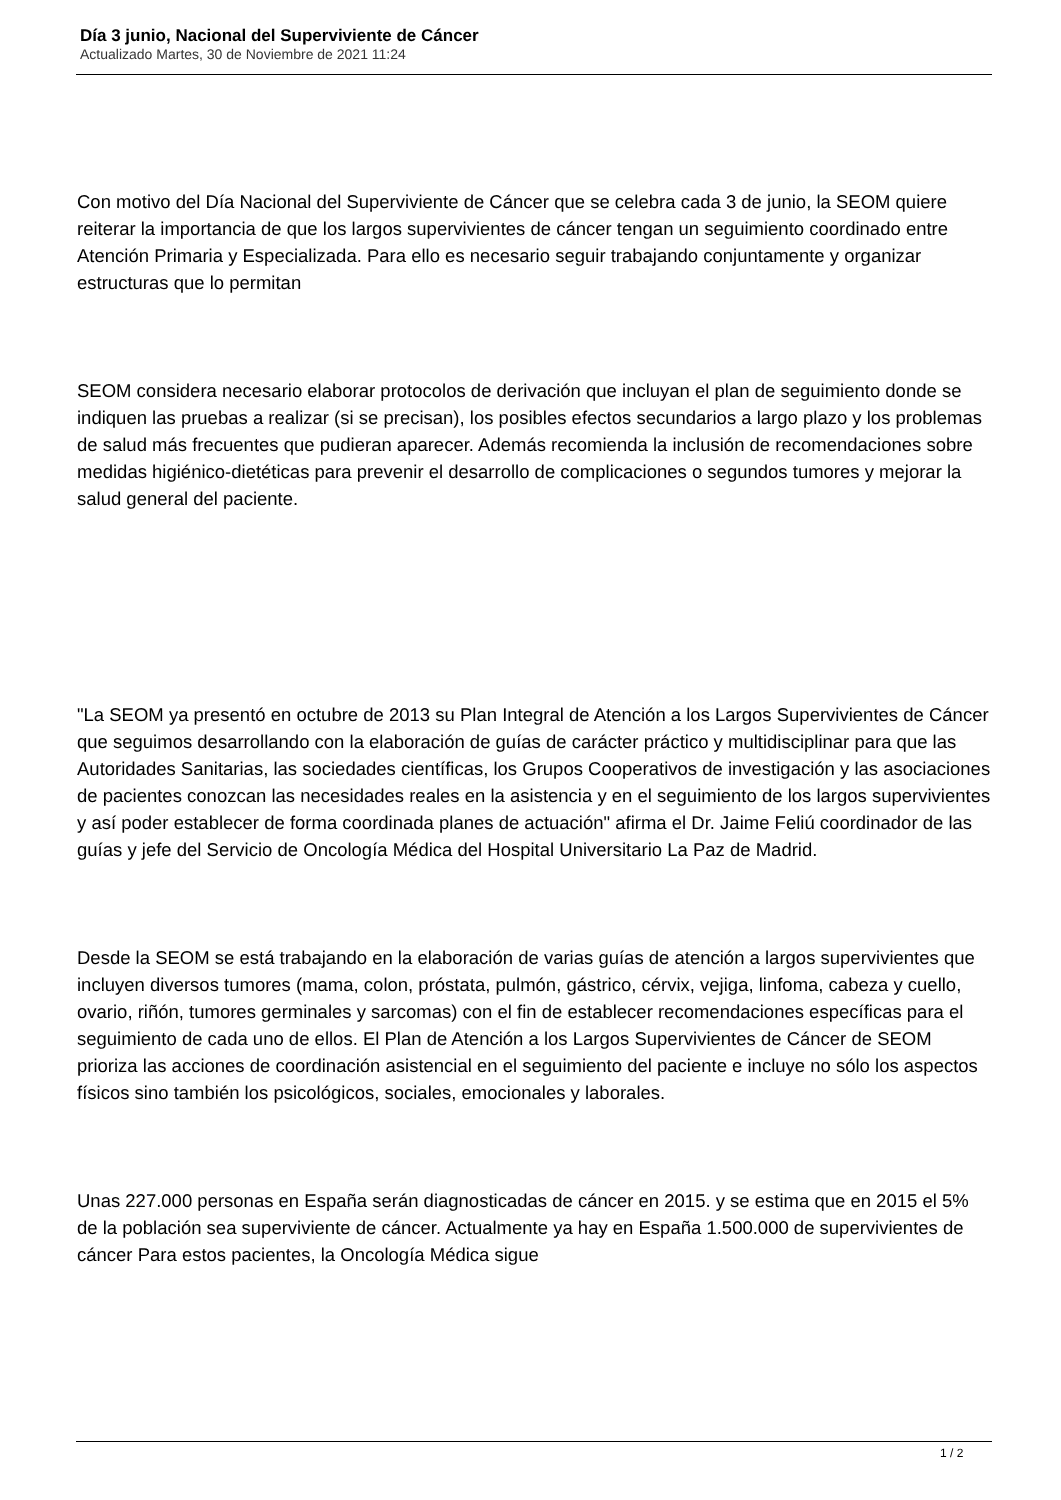Día 3 junio, Nacional del Superviviente de Cáncer
Actualizado Martes, 30 de Noviembre de 2021 11:24
Con motivo del Día Nacional del Superviviente de Cáncer que se celebra cada 3 de junio, la SEOM quiere reiterar la importancia de que los largos supervivientes de cáncer tengan un seguimiento coordinado entre Atención Primaria y Especializada. Para ello es necesario seguir trabajando conjuntamente y organizar estructuras que lo permitan
SEOM considera necesario elaborar protocolos de derivación que incluyan el plan de seguimiento donde se indiquen las pruebas a realizar (si se precisan), los posibles efectos secundarios a largo plazo y los problemas de salud más frecuentes que pudieran aparecer. Además recomienda la inclusión de recomendaciones sobre medidas higiénico-dietéticas para prevenir el desarrollo de complicaciones o segundos tumores y mejorar la salud general del paciente.
"La SEOM ya presentó en octubre de 2013 su Plan Integral de Atención a los Largos Supervivientes de Cáncer que seguimos desarrollando con la elaboración de guías de carácter práctico y multidisciplinar para que las Autoridades Sanitarias, las sociedades científicas, los Grupos Cooperativos de investigación y las asociaciones de pacientes conozcan las necesidades reales en la asistencia y en el seguimiento de los largos supervivientes y así poder establecer de forma coordinada planes de actuación" afirma el Dr. Jaime Feliú coordinador de las guías y jefe del Servicio de Oncología Médica del Hospital Universitario La Paz de Madrid.
Desde la SEOM se está trabajando en la elaboración de varias guías de atención a largos supervivientes que incluyen diversos tumores (mama, colon, próstata, pulmón, gástrico, cérvix, vejiga, linfoma, cabeza y cuello, ovario, riñón, tumores germinales y sarcomas) con el fin de establecer recomendaciones específicas para el seguimiento de cada uno de ellos. El Plan de Atención a los Largos Supervivientes de Cáncer de SEOM prioriza las acciones de coordinación asistencial en el seguimiento del paciente e incluye no sólo los aspectos físicos sino también los psicológicos, sociales, emocionales y laborales.
Unas 227.000 personas en España serán diagnosticadas de cáncer en 2015. y se estima que en 2015 el 5% de la población sea superviviente de cáncer. Actualmente ya hay en España 1.500.000 de supervivientes de cáncer Para estos pacientes, la Oncología Médica sigue
1 / 2